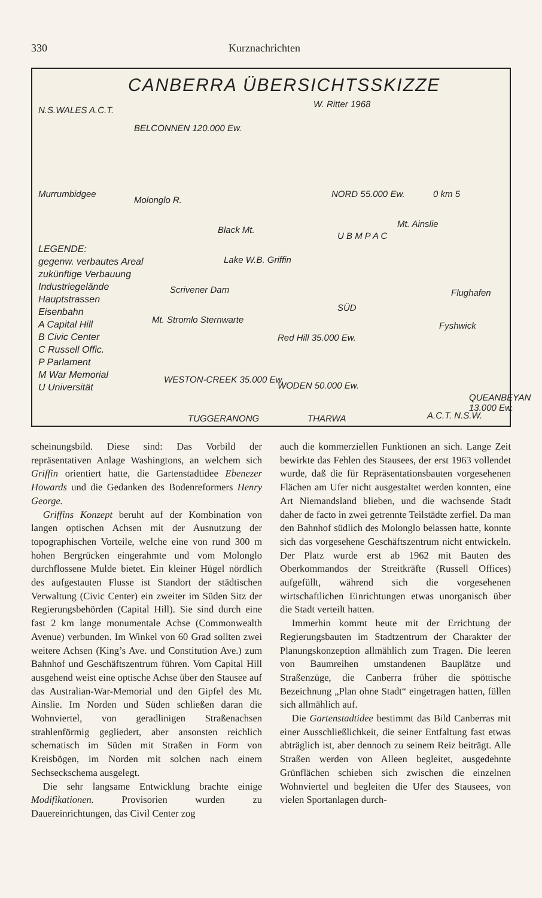330 Kurznachrichten
CANBERRA ÜBERSICHTSSKIZZE
W. Ritter 1968
N.S.WALES A.C.T.
BELCONNEN 120.000 Ew.
NORD 55.000 Ew. 0 km 5
Murrumbidgee
Molonglo R.
Black Mt.
Mt. Ainslie
Lake W.B. Griffin
Scrivener Dam Flughafen
SÜD
Mt. Stromlo Sternwarte
Fyshwick
Red Hill 35.000 Ew.
WESTON-CREEK 35.000 Ew.
WODEN 50.000 Ew.
QUEANBEYAN 13.000 Ew.
A.C.T. N.S.W.
TUGGERANONG THARWA
U B M P A C
LEGENDE:
gegenw. verbautes Areal
zukünftige Verbauung
Industriegelände
Hauptstrassen
Eisenbahn
A Capital Hill
B Civic Center
C Russell Offic.
P Parlament
M War Memorial
U Universität
scheinungsbild. Diese sind: Das Vorbild der repräsentativen Anlage Washingtons, an welchem sich Griffin orientiert hatte, die Gartenstadtidee Ebenezer Howards und die Gedanken des Bodenreformers Henry George.
Griffins Konzept beruht auf der Kombination von langen optischen Achsen mit der Ausnutzung der topographischen Vorteile, welche eine von rund 300 m hohen Bergrücken eingerahmte und vom Molonglo durchflossene Mulde bietet. Ein kleiner Hügel nördlich des aufgestauten Flusse ist Standort der städtischen Verwaltung (Civic Center) ein zweiter im Süden Sitz der Regierungsbehörden (Capital Hill). Sie sind durch eine fast 2 km lange monumentale Achse (Commonwealth Avenue) verbunden. Im Winkel von 60 Grad sollten zwei weitere Achsen (King’s Ave. und Constitution Ave.) zum Bahnhof und Geschäftszentrum führen. Vom Capital Hill ausgehend weist eine optische Achse über den Stausee auf das Australian-War-Memorial und den Gipfel des Mt. Ainslie. Im Norden und Süden schließen daran die Wohnviertel, von geradlinigen Straßenachsen strahlenförmig gegliedert, aber ansonsten reichlich schematisch im Süden mit Straßen in Form von Kreisbögen, im Norden mit solchen nach einem Sechseckschema ausgelegt.
Die sehr langsame Entwicklung brachte einige Modifikationen. Provisorien wurden zu Dauereinrichtungen, das Civil Center zog
auch die kommerziellen Funktionen an sich. Lange Zeit bewirkte das Fehlen des Stausees, der erst 1963 vollendet wurde, daß die für Repräsentationsbauten vorgesehenen Flächen am Ufer nicht ausgestaltet werden konnten, eine Art Niemandsland blieben, und die wachsende Stadt daher de facto in zwei getrennte Teilstädte zerfiel. Da man den Bahnhof südlich des Molonglo belassen hatte, konnte sich das vorgesehene Geschäftszentrum nicht entwickeln. Der Platz wurde erst ab 1962 mit Bauten des Oberkommandos der Streitkräfte (Russell Offices) aufgefüllt, während sich die vorgesehenen wirtschaftlichen Einrichtungen etwas unorganisch über die Stadt verteilt hatten.
Immerhin kommt heute mit der Errichtung der Regierungsbauten im Stadtzentrum der Charakter der Planungskonzeption allmählich zum Tragen. Die leeren von Baumreihen umstandenen Bauplätze und Straßenzüge, die Canberra früher die spöttische Bezeichnung „Plan ohne Stadt“ eingetragen hatten, füllen sich allmählich auf.
Die Gartenstadtidee bestimmt das Bild Canberras mit einer Ausschließlichkeit, die seiner Entfaltung fast etwas abträglich ist, aber dennoch zu seinem Reiz beiträgt. Alle Straßen werden von Alleen begleitet, ausgedehnte Grünflächen schieben sich zwischen die einzelnen Wohnviertel und begleiten die Ufer des Stausees, von vielen Sportanlagen durch-